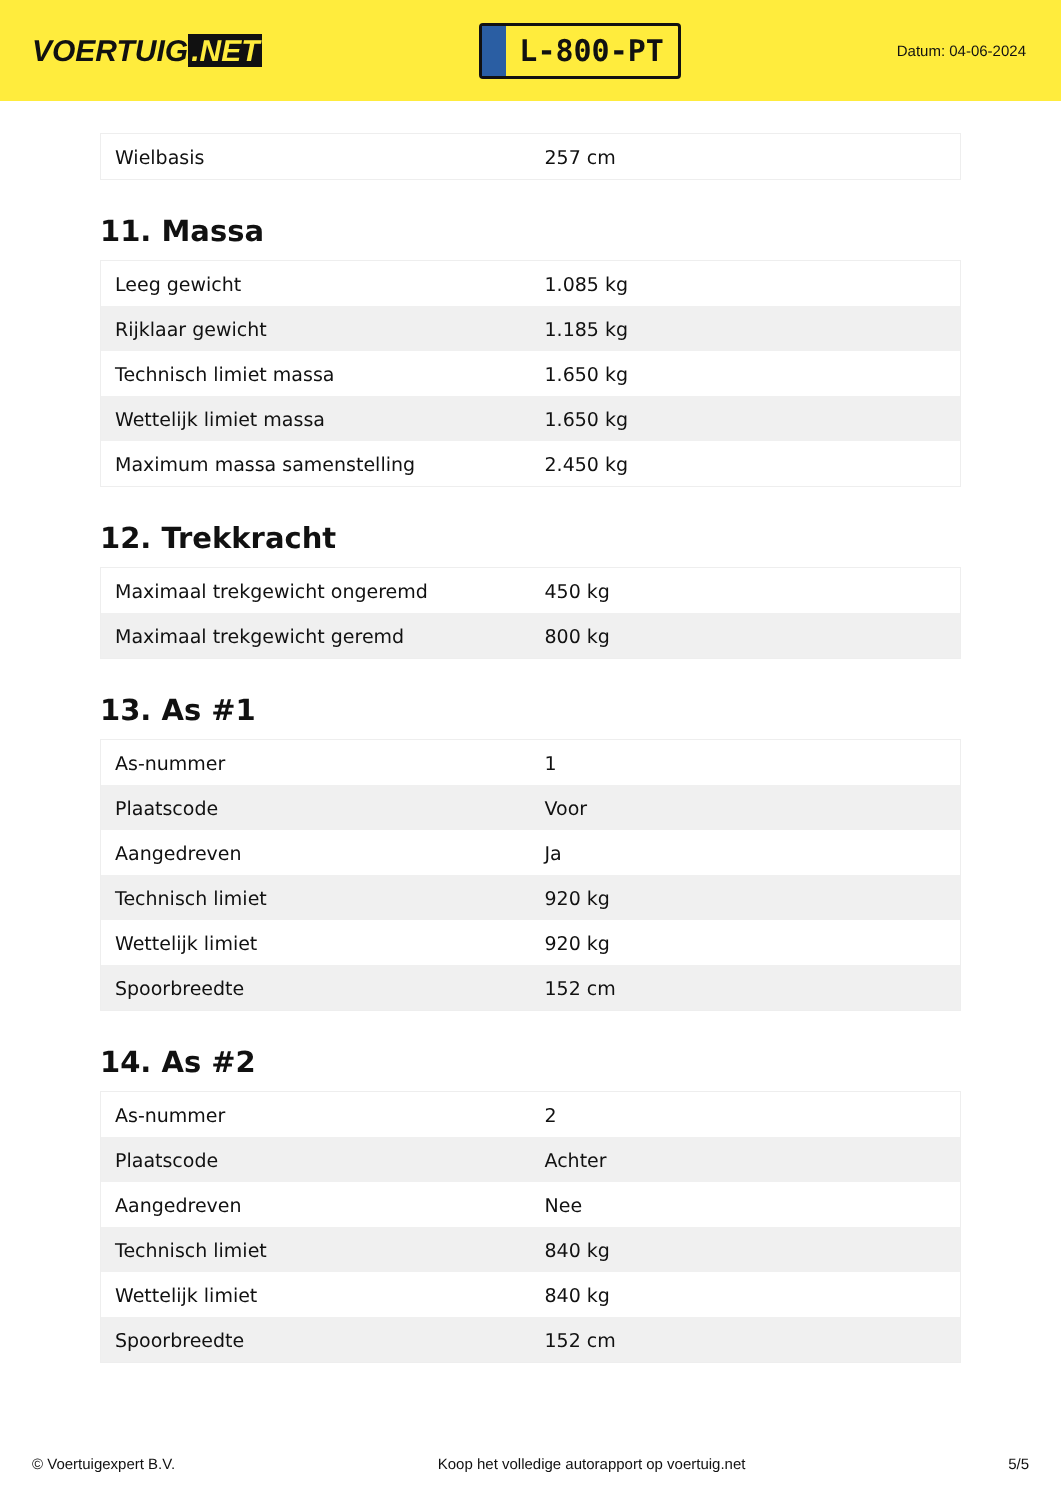VOERTUIG.NET
L-800-PT
Datum: 04-06-2024
| Wielbasis | 257 cm |
11. Massa
| Leeg gewicht | 1.085 kg |
| Rijklaar gewicht | 1.185 kg |
| Technisch limiet massa | 1.650 kg |
| Wettelijk limiet massa | 1.650 kg |
| Maximum massa samenstelling | 2.450 kg |
12. Trekkracht
| Maximaal trekgewicht ongeremd | 450 kg |
| Maximaal trekgewicht geremd | 800 kg |
13. As #1
| As-nummer | 1 |
| Plaatscode | Voor |
| Aangedreven | Ja |
| Technisch limiet | 920 kg |
| Wettelijk limiet | 920 kg |
| Spoorbreedte | 152 cm |
14. As #2
| As-nummer | 2 |
| Plaatscode | Achter |
| Aangedreven | Nee |
| Technisch limiet | 840 kg |
| Wettelijk limiet | 840 kg |
| Spoorbreedte | 152 cm |
© Voertuigexpert B.V. Koop het volledige autorapport op voertuig.net 5/5